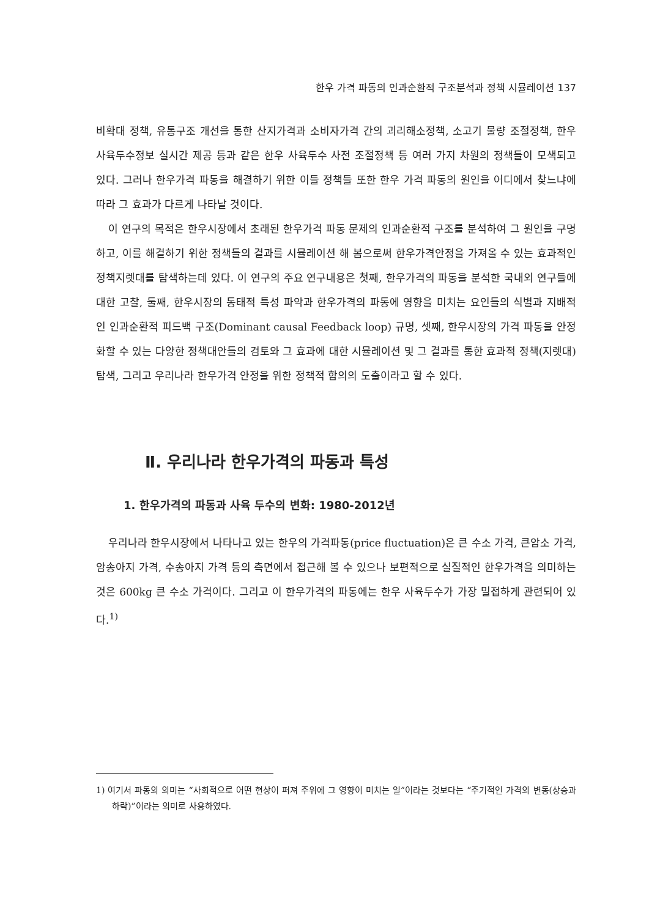한우 가격 파동의 인과순환적 구조분석과 정책 시뮬레이션 137
비확대 정책, 유통구조 개선을 통한 산지가격과 소비자가격 간의 괴리해소정책, 소고기 물량 조절정책, 한우 사육두수정보 실시간 제공 등과 같은 한우 사육두수 사전 조절정책 등 여러 가지 차원의 정책들이 모색되고 있다. 그러나 한우가격 파동을 해결하기 위한 이들 정책들 또한 한우 가격 파동의 원인을 어디에서 찾느냐에 따라 그 효과가 다르게 나타날 것이다.
이 연구의 목적은 한우시장에서 초래된 한우가격 파동 문제의 인과순환적 구조를 분석하여 그 원인을 구명하고, 이를 해결하기 위한 정책들의 결과를 시뮬레이션 해 봄으로써 한우가격안정을 가져올 수 있는 효과적인 정책지렛대를 탐색하는데 있다. 이 연구의 주요 연구내용은 첫째, 한우가격의 파동을 분석한 국내외 연구들에 대한 고찰, 둘째, 한우시장의 동태적 특성 파악과 한우가격의 파동에 영향을 미치는 요인들의 식별과 지배적인 인과순환적 피드백 구조(Dominant causal Feedback loop) 규명, 셋째, 한우시장의 가격 파동을 안정화할 수 있는 다양한 정책대안들의 검토와 그 효과에 대한 시뮬레이션 및 그 결과를 통한 효과적 정책(지렛대) 탐색, 그리고 우리나라 한우가격 안정을 위한 정책적 함의의 도출이라고 할 수 있다.
Ⅱ. 우리나라 한우가격의 파동과 특성
1. 한우가격의 파동과 사육 두수의 변화: 1980-2012년
우리나라 한우시장에서 나타나고 있는 한우의 가격파동(price fluctuation)은 큰 수소 가격, 큰암소 가격, 암송아지 가격, 수송아지 가격 등의 측면에서 접근해 볼 수 있으나 보편적으로 실질적인 한우가격을 의미하는 것은 600kg 큰 수소 가격이다. 그리고 이 한우가격의 파동에는 한우 사육두수가 가장 밀접하게 관련되어 있다.<sup>1)</sup>
1) 여기서 파동의 의미는 “사회적으로 어떤 현상이 퍼져 주위에 그 영향이 미치는 일”이라는 것보다는 “주기적인 가격의 변동(상승과 하락)”이라는 의미로 사용하였다.